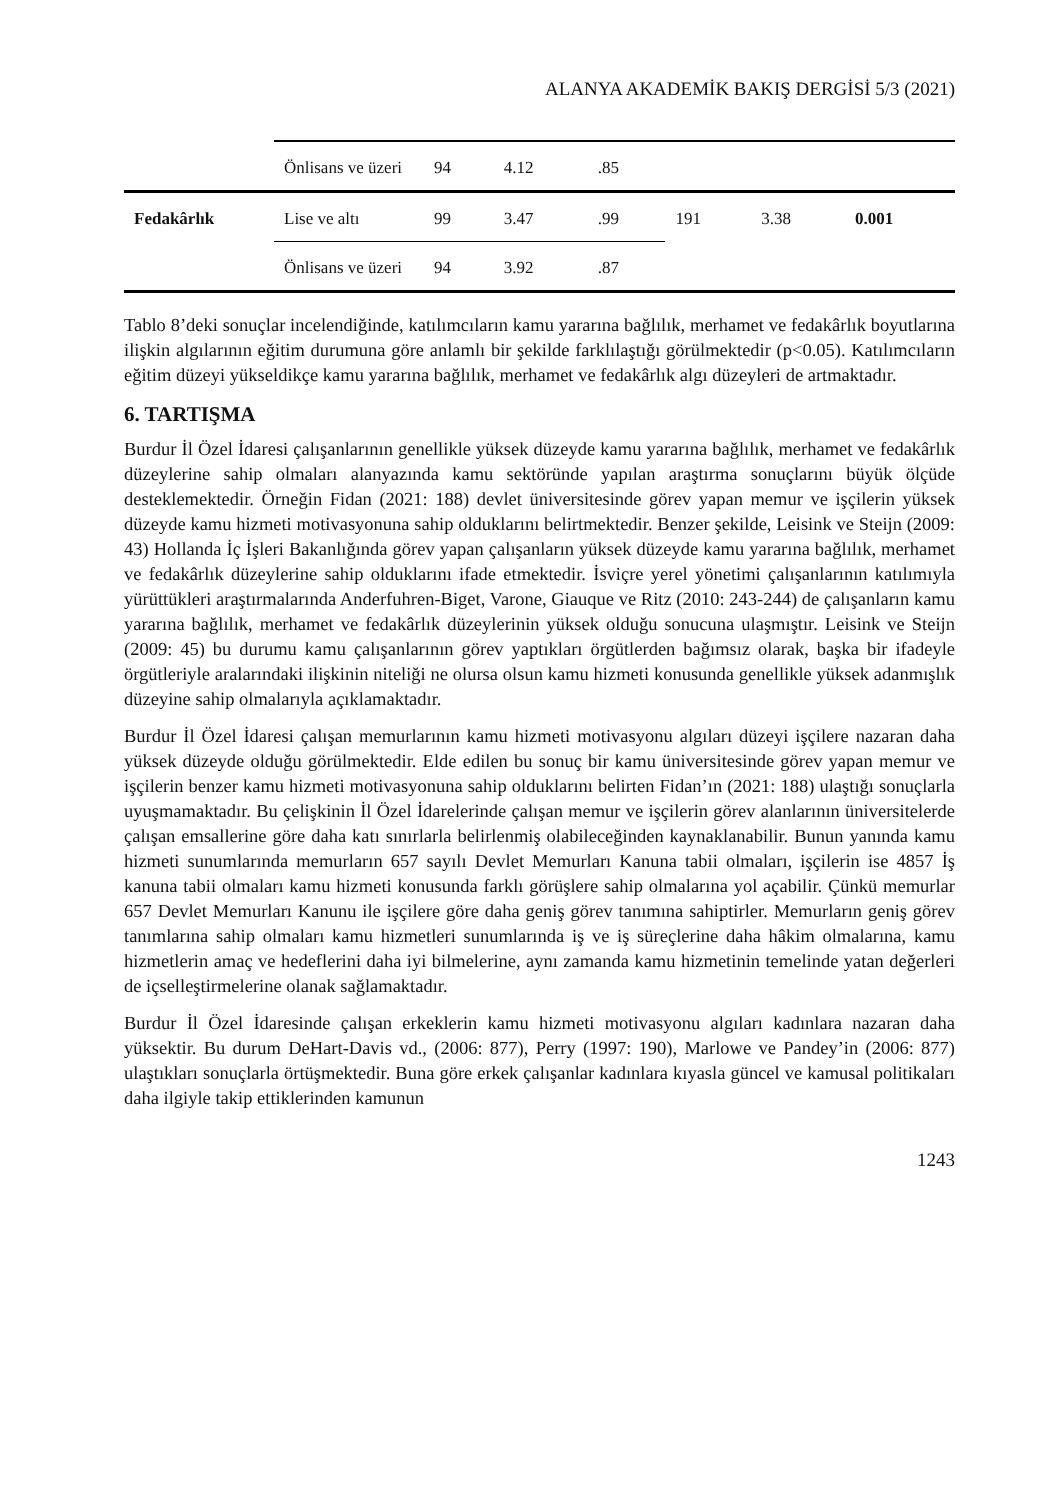ALANYA AKADEMİK BAKIŞ DERGİSİ 5/3 (2021)
| | Önlisans ve üzeri | 94 | 4.12 | .85 | | | |
| Fedakârlık | Lise ve altı | 99 | 3.47 | .99 | 191 | 3.38 | 0.001 |
| | Önlisans ve üzeri | 94 | 3.92 | .87 | | | |
Tablo 8’deki sonuçlar incelendiğinde, katılımcıların kamu yararına bağlılık, merhamet ve fedakârlık boyutlarına ilişkin algılarının eğitim durumuna göre anlamlı bir şekilde farklılaştığı görülmektedir (p<0.05). Katılımcıların eğitim düzeyi yükseldikçe kamu yararına bağlılık, merhamet ve fedakârlık algı düzeyleri de artmaktadır.
6. TARTIŞMA
Burdur İl Özel İdaresi çalışanlarının genellikle yüksek düzeyde kamu yararına bağlılık, merhamet ve fedakârlık düzeylerine sahip olmaları alanyazında kamu sektöründe yapılan araştırma sonuçlarını büyük ölçüde desteklemektedir. Örneğin Fidan (2021: 188) devlet üniversitesinde görev yapan memur ve işçilerin yüksek düzeyde kamu hizmeti motivasyonuna sahip olduklarını belirtmektedir. Benzer şekilde, Leisink ve Steijn (2009: 43) Hollanda İç İşleri Bakanlığında görev yapan çalışanların yüksek düzeyde kamu yararına bağlılık, merhamet ve fedakârlık düzeylerine sahip olduklarını ifade etmektedir. İsviçre yerel yönetimi çalışanlarının katılımıyla yürüttükleri araştırmalarında Anderfuhren-Biget, Varone, Giauque ve Ritz (2010: 243-244) de çalışanların kamu yararına bağlılık, merhamet ve fedakârlık düzeylerinin yüksek olduğu sonucuna ulaşmıştır. Leisink ve Steijn (2009: 45) bu durumu kamu çalışanlarının görev yaptıkları örgütlerden bağımsız olarak, başka bir ifadeyle örgütleriyle aralarındaki ilişkinin niteliği ne olursa olsun kamu hizmeti konusunda genellikle yüksek adanmışlık düzeyine sahip olmalarıyla açıklamaktadır.
Burdur İl Özel İdaresi çalışan memurlarının kamu hizmeti motivasyonu algıları düzeyi işçilere nazaran daha yüksek düzeyde olduğu görülmektedir. Elde edilen bu sonuç bir kamu üniversitesinde görev yapan memur ve işçilerin benzer kamu hizmeti motivasyonuna sahip olduklarını belirten Fidan’ın (2021: 188) ulaştığı sonuçlarla uyuşmamaktadır. Bu çelişkinin İl Özel İdarelerinde çalışan memur ve işçilerin görev alanlarının üniversitelerde çalışan emsallerine göre daha katı sınırlarla belirlenmiş olabileceğinden kaynaklanabilir. Bunun yanında kamu hizmeti sunumlarında memurların 657 sayılı Devlet Memurları Kanuna tabii olmaları, işçilerin ise 4857 İş kanuna tabii olmaları kamu hizmeti konusunda farklı görüşlere sahip olmalarına yol açabilir. Çünkü memurlar 657 Devlet Memurları Kanunu ile işçilere göre daha geniş görev tanımına sahiptirler. Memurların geniş görev tanımlarına sahip olmaları kamu hizmetleri sunumlarında iş ve iş süreçlerine daha hâkim olmalarına, kamu hizmetlerin amaç ve hedeflerini daha iyi bilmelerine, aynı zamanda kamu hizmetinin temelinde yatan değerleri de içselleştirmelerine olanak sağlamaktadır.
Burdur İl Özel İdaresinde çalışan erkeklerin kamu hizmeti motivasyonu algıları kadınlara nazaran daha yüksektir. Bu durum DeHart-Davis vd., (2006: 877), Perry (1997: 190), Marlowe ve Pandey’in (2006: 877) ulaştıkları sonuçlarla örtüşmektedir. Buna göre erkek çalışanlar kadınlara kıyasla güncel ve kamusal politikaları daha ilgiyle takip ettiklerinden kamunun
1243